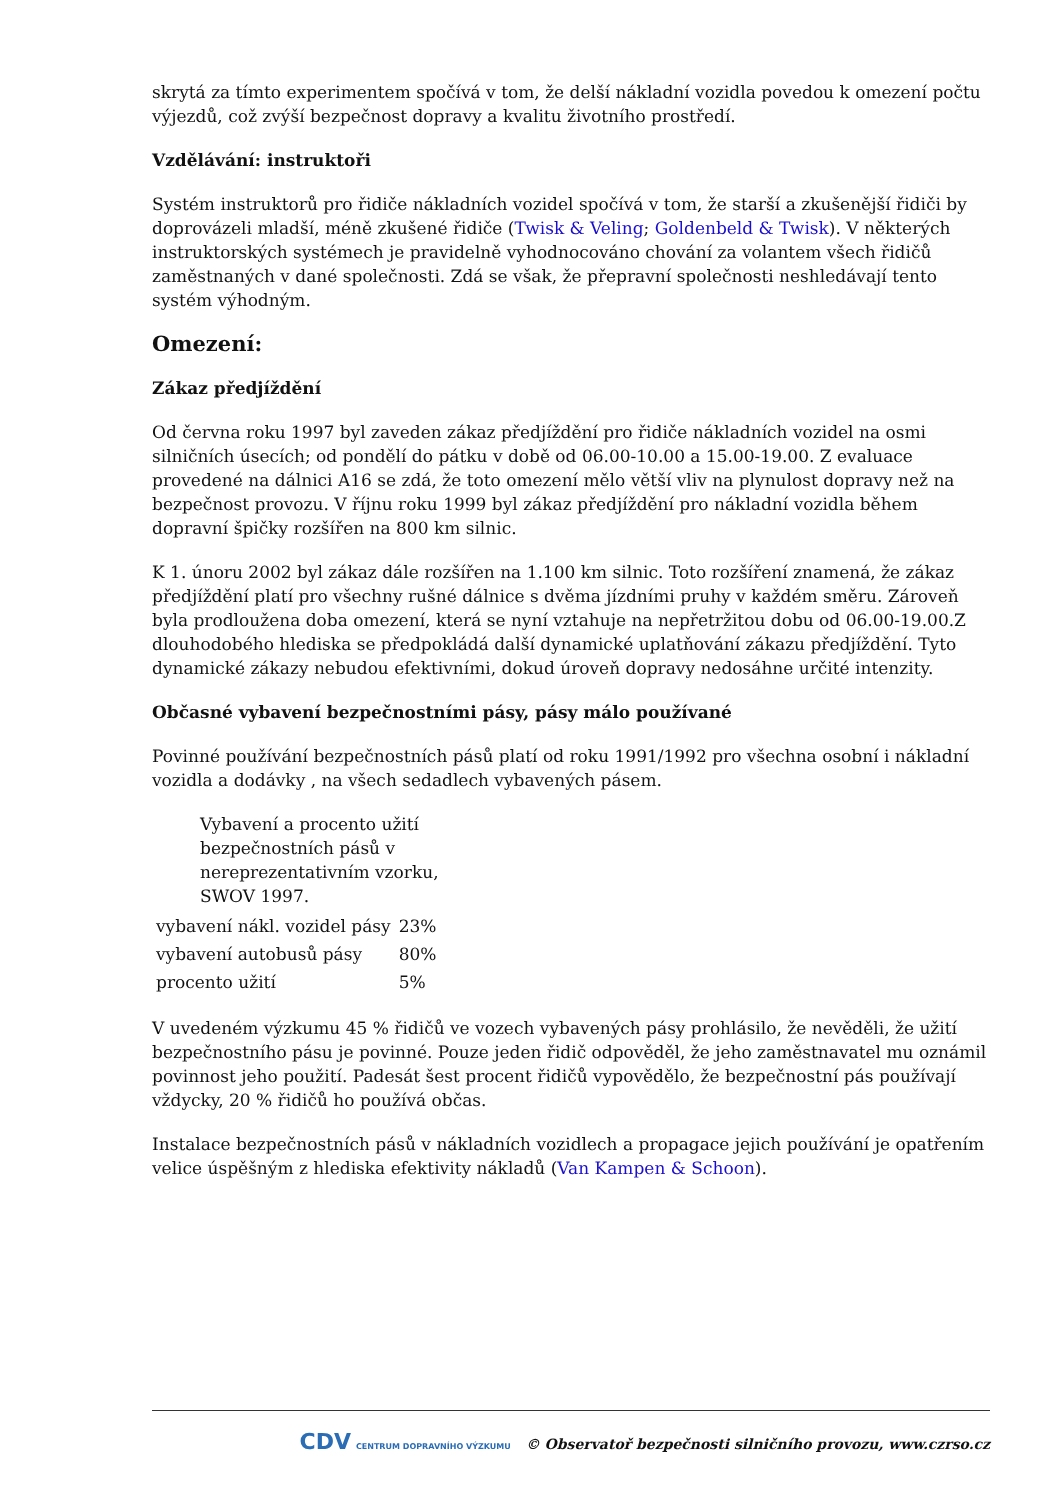skrytá za tímto experimentem spočívá v tom, že delší nákladní vozidla povedou k omezení počtu výjezdů, což zvýší bezpečnost dopravy a kvalitu životního prostředí.
Vzdělávání: instruktoři
Systém instruktorů pro řidiče nákladních vozidel spočívá v tom, že starší a zkušenější řidiči by doprovázeli mladší, méně zkušené řidiče (Twisk & Veling; Goldenbeld & Twisk). V některých instruktorských systémech je pravidelně vyhodnocováno chování za volantem všech řidičů zaměstnaných v dané společnosti. Zdá se však, že přepravní společnosti neshledávají tento systém výhodným.
Omezení:
Zákaz předjíždění
Od června roku 1997 byl zaveden zákaz předjíždění pro řidiče nákladních vozidel na osmi silničních úsecích; od pondělí do pátku v době od 06.00-10.00 a 15.00-19.00. Z evaluace provedené na dálnici A16 se zdá, že toto omezení mělo větší vliv na plynulost dopravy než na bezpečnost provozu. V říjnu roku 1999 byl zákaz předjíždění pro nákladní vozidla během dopravní špičky rozšířen na 800 km silnic.
K 1. únoru 2002 byl zákaz dále rozšířen na 1.100 km silnic. Toto rozšíření znamená, že zákaz předjíždění platí pro všechny rušné dálnice s dvěma jízdními pruhy v každém směru. Zároveň byla prodloužena doba omezení, která se nyní vztahuje na nepřetržitou dobu od 06.00-19.00.Z dlouhodobého hlediska se předpokládá další dynamické uplatňování zákazu předjíždění. Tyto dynamické zákazy nebudou efektivními, dokud úroveň dopravy nedosáhne určité intenzity.
Občasné vybavení bezpečnostními pásy, pásy málo používané
Povinné používání bezpečnostních pásů platí od roku 1991/1992 pro všechna osobní i nákladní vozidla a dodávky , na všech sedadlech vybavených pásem.
Vybavení a procento užití bezpečnostních pásů v nereprezentativním vzorku, SWOV 1997.
| vybavení nákl. vozidel pásy | 23% |
| vybavení autobusů pásy | 80% |
| procento užití | 5% |
V uvedeném výzkumu 45 % řidičů ve vozech vybavených pásy prohlásilo, že nevěděli, že užití bezpečnostního pásu je povinné. Pouze jeden řidič odpověděl, že jeho zaměstnavatel mu oznámil povinnost jeho použití. Padesát šest procent řidičů vypovědělo, že bezpečnostní pás používají vždycky, 20 % řidičů ho používá občas.
Instalace bezpečnostních pásů v nákladních vozidlech a propagace jejich používání je opatřením velice úspěšným z hlediska efektivity nákladů (Van Kampen & Schoon).
CDV CENTRUM DOPRAVNÍHO VÝZKUMU © Observatoř bezpečnosti silničního provozu, www.czrso.cz